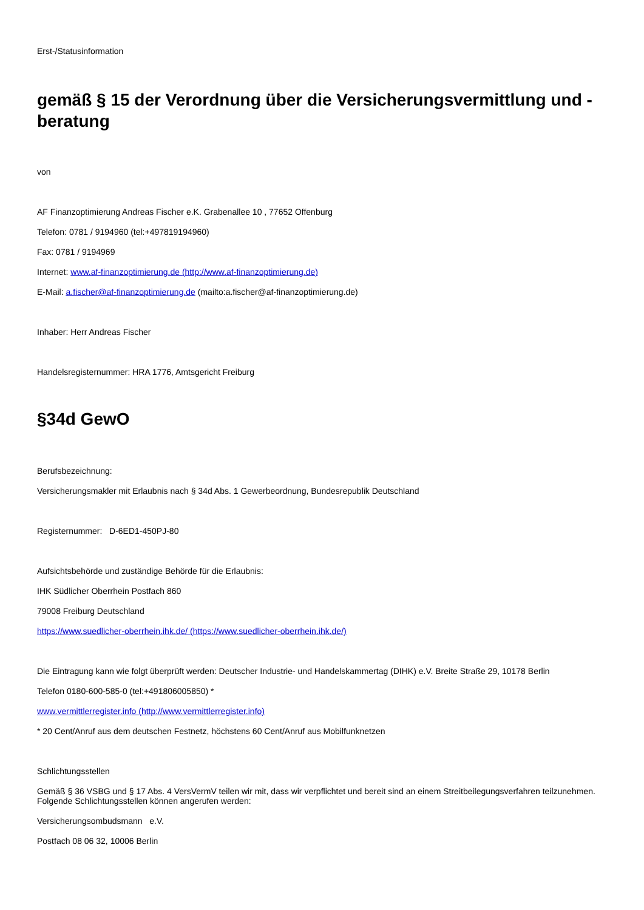Erst-/Statusinformation
gemäß § 15 der Verordnung über die Versicherungsvermittlung und -beratung
von
AF Finanzoptimierung Andreas Fischer e.K. Grabenallee 10 , 77652 Offenburg
Telefon: 0781 / 9194960 (tel:+497819194960)
Fax: 0781 / 9194969
Internet: www.af-finanzoptimierung.de (http://www.af-finanzoptimierung.de)
E-Mail: a.fischer@af-finanzoptimierung.de (mailto:a.fischer@af-finanzoptimierung.de)
Inhaber: Herr Andreas Fischer
Handelsregisternummer: HRA 1776, Amtsgericht Freiburg
§34d GewO
Berufsbezeichnung:
Versicherungsmakler mit Erlaubnis nach § 34d Abs. 1 Gewerbeordnung, Bundesrepublik Deutschland
Registernummer: D-6ED1-450PJ-80
Aufsichtsbehörde und zuständige Behörde für die Erlaubnis:
IHK Südlicher Oberrhein Postfach 860
79008 Freiburg Deutschland
https://www.suedlicher-oberrhein.ihk.de/ (https://www.suedlicher-oberrhein.ihk.de/)
Die Eintragung kann wie folgt überprüft werden: Deutscher Industrie- und Handelskammertag (DIHK) e.V. Breite Straße 29, 10178 Berlin
Telefon 0180-600-585-0 (tel:+491806005850) *
www.vermittlerregister.info (http://www.vermittlerregister.info)
* 20 Cent/Anruf aus dem deutschen Festnetz, höchstens 60 Cent/Anruf aus Mobilfunknetzen
Schlichtungsstellen
Gemäß § 36 VSBG und § 17 Abs. 4 VersVermV teilen wir mit, dass wir verpflichtet und bereit sind an einem Streitbeilegungsverfahren teilzunehmen. Folgende Schlichtungsstellen können angerufen werden:
Versicherungsombudsmann e.V.
Postfach 08 06 32, 10006 Berlin